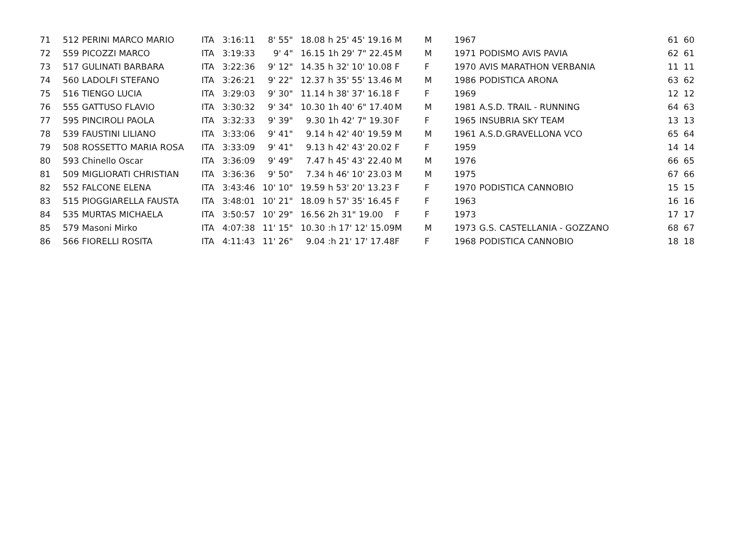| 71 | 512 | PERINI MARCO MARIO | ITA | 3:16:11 | 8' 55" | 18.08 | h 25' 45' 19.16 | M | M | 1967 | | 61 | 60 |
| 72 | 559 | PICOZZI MARCO | ITA | 3:19:33 | 9' 4" | 16.15 | 1h 29' 7" 22.45 | M | M | 1971 | PODISMO AVIS PAVIA | 62 | 61 |
| 73 | 517 | GULINATI BARBARA | ITA | 3:22:36 | 9' 12" | 14.35 | h 32' 10' 10.08 | F | F | 1970 | AVIS MARATHON VERBANIA | 11 | 11 |
| 74 | 560 | LADOLFI STEFANO | ITA | 3:26:21 | 9' 22" | 12.37 | h 35' 55' 13.46 | M | M | 1986 | PODISTICA ARONA | 63 | 62 |
| 75 | 516 | TIENGO LUCIA | ITA | 3:29:03 | 9' 30" | 11.14 | h 38' 37' 16.18 | F | F | 1969 | | 12 | 12 |
| 76 | 555 | GATTUSO FLAVIO | ITA | 3:30:32 | 9' 34" | 10.30 | 1h 40' 6" 17.40 | M | M | 1981 | A.S.D. TRAIL - RUNNING | 64 | 63 |
| 77 | 595 | PINCIROLI PAOLA | ITA | 3:32:33 | 9' 39" | 9.30 | 1h 42' 7" 19.30 | F | F | 1965 | INSUBRIA SKY TEAM | 13 | 13 |
| 78 | 539 | FAUSTINI LILIANO | ITA | 3:33:06 | 9' 41" | 9.14 | h 42' 40' 19.59 | M | M | 1961 | A.S.D.GRAVELLONA VCO | 65 | 64 |
| 79 | 508 | ROSSETTO MARIA ROSA | ITA | 3:33:09 | 9' 41" | 9.13 | h 42' 43' 20.02 | F | F | 1959 | | 14 | 14 |
| 80 | 593 | Chinello Oscar | ITA | 3:36:09 | 9' 49" | 7.47 | h 45' 43' 22.40 | M | M | 1976 | | 66 | 65 |
| 81 | 509 | MIGLIORATI CHRISTIAN | ITA | 3:36:36 | 9' 50" | 7.34 | h 46' 10' 23.03 | M | M | 1975 | | 67 | 66 |
| 82 | 552 | FALCONE ELENA | ITA | 3:43:46 | 10' 10" | 19.59 | h 53' 20' 13.23 | F | F | 1970 | PODISTICA CANNOBIO | 15 | 15 |
| 83 | 515 | PIOGGIARELLA FAUSTA | ITA | 3:48:01 | 10' 21" | 18.09 | h 57' 35' 16.45 | F | F | 1963 | | 16 | 16 |
| 84 | 535 | MURTAS MICHAELA | ITA | 3:50:57 | 10' 29" | 16.56 | 2h 31" 19.00 | F | F | 1973 | | 17 | 17 |
| 85 | 579 | Masoni Mirko | ITA | 4:07:38 | 11' 15" | 10.30 | :h 17' 12' 15.09 | M | M | 1973 | G.S. CASTELLANIA - GOZZANO | 68 | 67 |
| 86 | 566 | FIORELLI ROSITA | ITA | 4:11:43 | 11' 26" | 9.04 | :h 21' 17' 17.48 | F | F | 1968 | PODISTICA CANNOBIO | 18 | 18 |